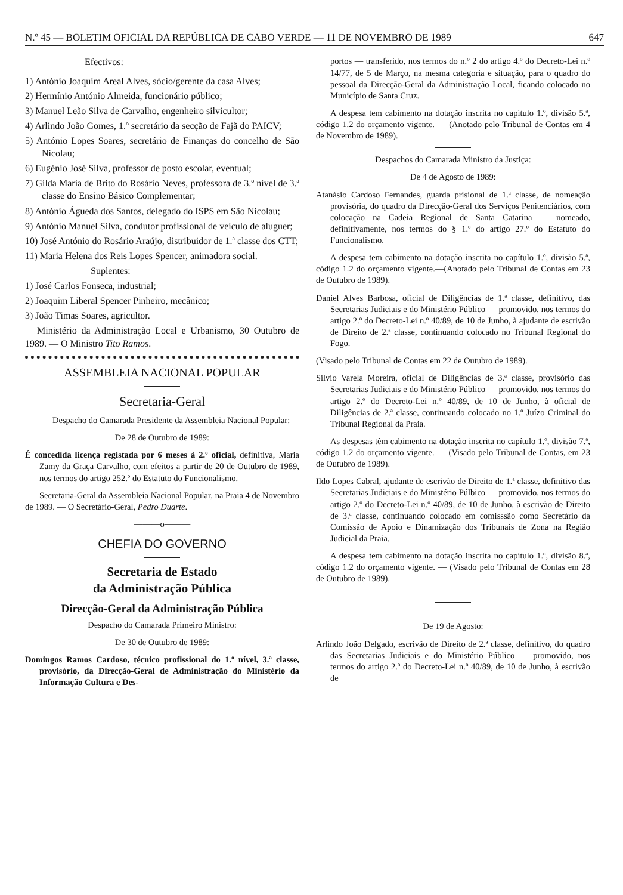N.º 45 — BOLETIM OFICIAL DA REPÚBLICA DE CABO VERDE — 11 DE NOVEMBRO DE 1989 647
Efectivos:
1) António Joaquim Areal Alves, sócio/gerente da casa Alves;
2) Hermínio António Almeida, funcionário público;
3) Manuel Leão Silva de Carvalho, engenheiro silvicultor;
4) Arlindo João Gomes, 1.º secretário da secção de Fajã do PAICV;
5) António Lopes Soares, secretário de Finanças do concelho de São Nicolau;
6) Eugénio José Silva, professor de posto escolar, eventual;
7) Gilda Maria de Brito do Rosário Neves, professora de 3.º nível de 3.ª classe do Ensino Básico Complementar;
8) António Águeda dos Santos, delegado do ISPS em São Nicolau;
9) António Manuel Silva, condutor profissional de veículo de aluguer;
10) José António do Rosário Araújo, distribuidor de 1.ª classe dos CTT;
11) Maria Helena dos Reis Lopes Spencer, animadora social.
Suplentes:
1) José Carlos Fonseca, industrial;
2) Joaquim Liberal Spencer Pinheiro, mecânico;
3) João Timas Soares, agricultor.
Ministério da Administração Local e Urbanismo, 30 Outubro de 1989. — O Ministro Tito Ramos.
ASSEMBLEIA NACIONAL POPULAR
Secretaria-Geral
Despacho do Camarada Presidente da Assembleia Nacional Popular:
De 28 de Outubro de 1989:
É concedida licença registada por 6 meses à 2.º oficial, definitiva, Maria Zamy da Graça Carvalho, com efeitos a partir de 20 de Outubro de 1989, nos termos do artigo 252.º do Estatuto do Funcionalismo.
Secretaria-Geral da Assembleia Nacional Popular, na Praia 4 de Novembro de 1989. — O Secretário-Geral, Pedro Duarte.
———o———
CHEFIA DO GOVERNO
Secretaria de Estado
da Administração Pública
Direcção-Geral da Administração Pública
Despacho do Camarada Primeiro Ministro:
De 30 de Outubro de 1989:
Domingos Ramos Cardoso, técnico profissional do 1.º nível, 3.ª classe, provisório, da Direcção-Geral de Administração do Ministério da Informação Cultura e Des-
portos — transferido, nos termos do n.º 2 do artigo 4.º do Decreto-Lei n.º 14/77, de 5 de Março, na mesma categoria e situação, para o quadro do pessoal da Direcção-Geral da Administração Local, ficando colocado no Município de Santa Cruz.
A despesa tem cabimento na dotação inscrita no capítulo 1.º, divisão 5.ª, código 1.2 do orçamento vigente. — (Anotado pelo Tribunal de Contas em 4 de Novembro de 1989).
Despachos do Camarada Ministro da Justiça:
De 4 de Agosto de 1989:
Atanásio Cardoso Fernandes, guarda prisional de 1.ª classe, de nomeação provisória, do quadro da Direcção-Geral dos Serviços Penitenciários, com colocação na Cadeia Regional de Santa Catarina — nomeado, definitivamente, nos termos do § 1.º do artigo 27.º do Estatuto do Funcionalismo.
A despesa tem cabimento na dotação inscrita no capítulo 1.º, divisão 5.ª, código 1.2 do orçamento vigente.—(Anotado pelo Tribunal de Contas em 23 de Outubro de 1989).
Daniel Alves Barbosa, oficial de Diligências de 1.ª classe, definitivo, das Secretarias Judiciais e do Ministério Público — promovido, nos termos do artigo 2.º do Decreto-Lei n.º 40/89, de 10 de Junho, à ajudante de escrivão de Direito de 2.ª classe, continuando colocado no Tribunal Regional do Fogo.
(Visado pelo Tribunal de Contas em 22 de Outubro de 1989).
Silvio Varela Moreira, oficial de Diligências de 3.ª classe, provisório das Secretarias Judiciais e do Ministério Público — promovido, nos termos do artigo 2.º do Decreto-Lei n.º 40/89, de 10 de Junho, à oficial de Diligências de 2.ª classe, continuando colocado no 1.º Juízo Criminal do Tribunal Regional da Praia.
As despesas têm cabimento na dotação inscrita no capítulo 1.º, divisão 7.ª, código 1.2 do orçamento vigente. — (Visado pelo Tribunal de Contas, em 23 de Outubro de 1989).
Ildo Lopes Cabral, ajudante de escrivão de Direito de 1.ª classe, definitivo das Secretarias Judiciais e do Ministério Púlbico — promovido, nos termos do artigo 2.º do Decreto-Lei n.º 40/89, de 10 de Junho, à escrivão de Direito de 3.ª classe, continuando colocado em comisssão como Secretário da Comissão de Apoio e Dinamização dos Tribunais de Zona na Região Judicial da Praia.
A despesa tem cabimento na dotação inscrita no capítulo 1.º, divisão 8.ª, código 1.2 do orçamento vigente. — (Visado pelo Tribunal de Contas em 28 de Outubro de 1989).
De 19 de Agosto:
Arlindo João Delgado, escrivão de Direito de 2.ª classe, definitivo, do quadro das Secretarias Judiciais e do Ministério Público — promovido, nos termos do artigo 2.º do Decreto-Lei n.º 40/89, de 10 de Junho, à escrivão de